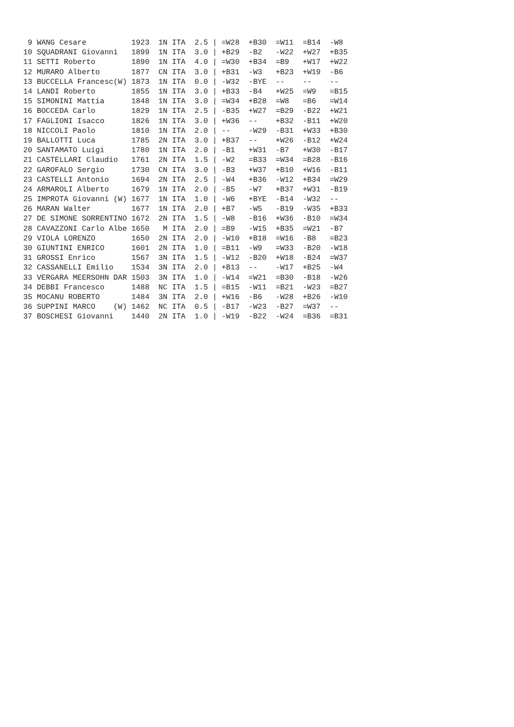| 9 WANG Cesare 1923 1N ITA 2.5 / =W28 +B30 =W11 =B14 -W8 |
| 10 SQUADRANI Giovanni 1899 1N ITA 3.0 / +B29 -B2 -W22 +W27 +B35 |
| 11 SETTI Roberto 1890 1N ITA 4.0 / =W30 +B34 =B9 +W17 +W22 |
| 12 MURARO Alberto 1877 CN ITA 3.0 / +B31 -W3 +B23 +W19 -B6 |
| 13 BUCCELLA Francesc(W) 1873 1N ITA 0.0 / -W32 -BYE -- -- -- |
| 14 LANDI Roberto 1855 1N ITA 3.0 / +B33 -B4 +W25 =W9 =B15 |
| 15 SIMONINI Mattia 1848 1N ITA 3.0 / =W34 +B28 =W8 =B6 =W14 |
| 16 BOCCEDA Carlo 1829 1N ITA 2.5 / -B35 +W27 =B29 -B22 +W21 |
| 17 FAGLIONI Isacco 1826 1N ITA 3.0 / +W36 -- +B32 -B11 +W20 |
| 18 NICCOLI Paolo 1810 1N ITA 2.0 / -- -W29 -B31 +W33 +B30 |
| 19 BALLOTTI Luca 1785 2N ITA 3.0 / +B37 -- +W26 -B12 +W24 |
| 20 SANTAMATO Luigi 1780 1N ITA 2.0 / -B1 +W31 -B7 +W30 -B17 |
| 21 CASTELLARI Claudio 1761 2N ITA 1.5 / -W2 =B33 =W34 =B28 -B16 |
| 22 GAROFALO Sergio 1730 CN ITA 3.0 / -B3 +W37 +B10 +W16 -B11 |
| 23 CASTELLI Antonio 1694 2N ITA 2.5 / -W4 +B36 -W12 +B34 =W29 |
| 24 ARMAROLI Alberto 1679 1N ITA 2.0 / -B5 -W7 +B37 +W31 -B19 |
| 25 IMPROTA Giovanni (W) 1677 1N ITA 1.0 / -W6 +BYE -B14 -W32 -- |
| 26 MARAN Walter 1677 1N ITA 2.0 / +B7 -W5 -B19 -W35 +B33 |
| 27 DE SIMONE SORRENTINO 1672 2N ITA 1.5 / -W8 -B16 +W36 -B10 =W34 |
| 28 CAVAZZONI Carlo Albe 1650 M ITA 2.0 / =B9 -W15 +B35 =W21 -B7 |
| 29 VIOLA LORENZO 1650 2N ITA 2.0 / -W10 +B18 =W16 -B8 =B23 |
| 30 GIUNTINI ENRICO 1601 2N ITA 1.0 / =B11 -W9 =W33 -B20 -W18 |
| 31 GROSSI Enrico 1567 3N ITA 1.5 / -W12 -B20 +W18 -B24 =W37 |
| 32 CASSANELLI Emilio 1534 3N ITA 2.0 / +B13 -- -W17 +B25 -W4 |
| 33 VERGARA MEERSOHN DAR 1503 3N ITA 1.0 / -W14 =W21 =B30 -B18 -W26 |
| 34 DEBBI Francesco 1488 NC ITA 1.5 / =B15 -W11 =B21 -W23 =B27 |
| 35 MOCANU ROBERTO 1484 3N ITA 2.0 / +W16 -B6 -W28 +B26 -W10 |
| 36 SUPPINI MARCO (W) 1462 NC ITA 0.5 / -B17 -W23 -B27 =W37 -- |
| 37 BOSCHESI Giovanni 1440 2N ITA 1.0 / -W19 -B22 -W24 =B36 =B31 |